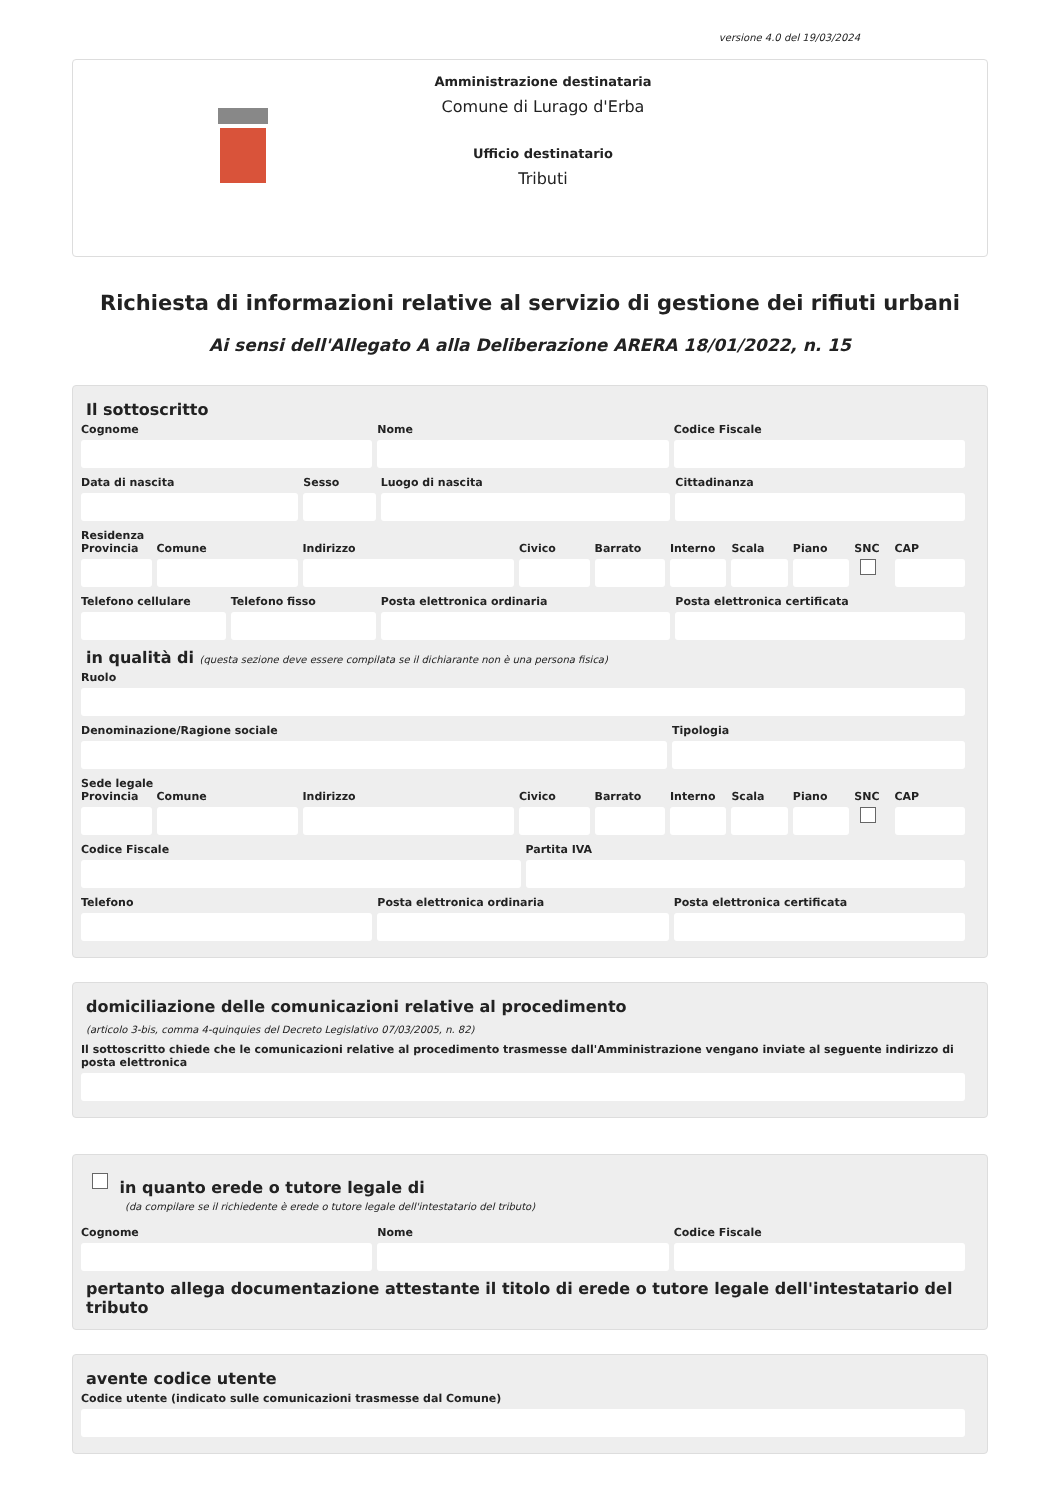versione 4.0 del 19/03/2024
Amministrazione destinataria
Comune di Lurago d'Erba
Ufficio destinatario
Tributi
Richiesta di informazioni relative al servizio di gestione dei rifiuti urbani
Ai sensi dell'Allegato A alla Deliberazione ARERA 18/01/2022, n. 15
Il sottoscritto
Cognome Nome Codice Fiscale
Data di nascita Sesso Luogo di nascita Cittadinanza
Residenza
Provincia Comune Indirizzo Civico Barrato Interno Scala Piano SNC CAP
Telefono cellulare Telefono fisso Posta elettronica ordinaria Posta elettronica certificata
in qualità di (questa sezione deve essere compilata se il dichiarante non è una persona fisica)
Ruolo
Denominazione/Ragione sociale Tipologia
Sede legale
Provincia Comune Indirizzo Civico Barrato Interno Scala Piano SNC CAP
Codice Fiscale Partita IVA
Telefono Posta elettronica ordinaria Posta elettronica certificata
domiciliazione delle comunicazioni relative al procedimento
(articolo 3-bis, comma 4-quinquies del Decreto Legislativo 07/03/2005, n. 82)
Il sottoscritto chiede che le comunicazioni relative al procedimento trasmesse dall'Amministrazione vengano inviate al seguente indirizzo di posta elettronica
in quanto erede o tutore legale di
(da compilare se il richiedente è erede o tutore legale dell'intestatario del tributo)
Cognome Nome Codice Fiscale
pertanto allega documentazione attestante il titolo di erede o tutore legale dell'intestatario del tributo
avente codice utente
Codice utente (indicato sulle comunicazioni trasmesse dal Comune)